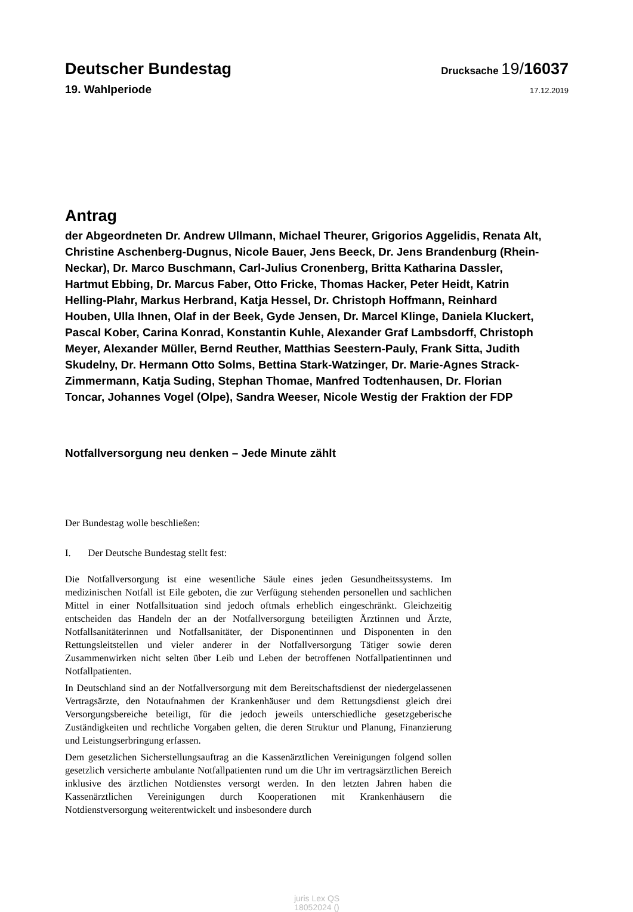Deutscher Bundestag
Drucksache 19/16037
19. Wahlperiode
17.12.2019
Antrag
der Abgeordneten Dr. Andrew Ullmann, Michael Theurer, Grigorios Aggelidis, Renata Alt, Christine Aschenberg-Dugnus, Nicole Bauer, Jens Beeck, Dr. Jens Brandenburg (Rhein-Neckar), Dr. Marco Buschmann, Carl-Julius Cronenberg, Britta Katharina Dassler, Hartmut Ebbing, Dr. Marcus Faber, Otto Fricke, Thomas Hacker, Peter Heidt, Katrin Helling-Plahr, Markus Herbrand, Katja Hessel, Dr. Christoph Hoffmann, Reinhard Houben, Ulla Ihnen, Olaf in der Beek, Gyde Jensen, Dr. Marcel Klinge, Daniela Kluckert, Pascal Kober, Carina Konrad, Konstantin Kuhle, Alexander Graf Lambsdorff, Christoph Meyer, Alexander Müller, Bernd Reuther, Matthias Seestern-Pauly, Frank Sitta, Judith Skudelny, Dr. Hermann Otto Solms, Bettina Stark-Watzinger, Dr. Marie-Agnes Strack-Zimmermann, Katja Suding, Stephan Thomae, Manfred Todtenhausen, Dr. Florian Toncar, Johannes Vogel (Olpe), Sandra Weeser, Nicole Westig der Fraktion der FDP
Notfallversorgung neu denken – Jede Minute zählt
Der Bundestag wolle beschließen:
I. Der Deutsche Bundestag stellt fest:
Die Notfallversorgung ist eine wesentliche Säule eines jeden Gesundheitssystems. Im medizinischen Notfall ist Eile geboten, die zur Verfügung stehenden personellen und sachlichen Mittel in einer Notfallsituation sind jedoch oftmals erheblich eingeschränkt. Gleichzeitig entscheiden das Handeln der an der Notfallversorgung beteiligten Ärztin­nen und Ärzte, Notfallsanitäterinnen und Notfallsanitäter, der Disponentinnen und Disponenten in den Rettungsleitstellen und vieler anderer in der Notfallversorgung Tä­tiger sowie deren Zusammenwirken nicht selten über Leib und Leben der betroffenen Notfallpatientinnen und Notfallpatienten.
In Deutschland sind an der Notfallversorgung mit dem Bereitschaftsdienst der nieder­gelassenen Vertragsärzte, den Notaufnahmen der Krankenhäuser und dem Rettungs­dienst gleich drei Versorgungsbereiche beteiligt, für die jedoch jeweils unterschiedli­che gesetzgeberische Zuständigkeiten und rechtliche Vorgaben gelten, die deren Struktur und Planung, Finanzierung und Leistungserbringung erfassen.
Dem gesetzlichen Sicherstellungsauftrag an die Kassenärztlichen Vereinigungen fol­gend sollen gesetzlich versicherte ambulante Notfallpatienten rund um die Uhr im ver­tragsärztlichen Bereich inklusive des ärztlichen Notdienstes versorgt werden. In den letzten Jahren haben die Kassenärztlichen Vereinigungen durch Kooperationen mit Krankenhäusern die Notdienstversorgung weiterentwickelt und insbesondere durch
juris Lex QS
18052024 ()